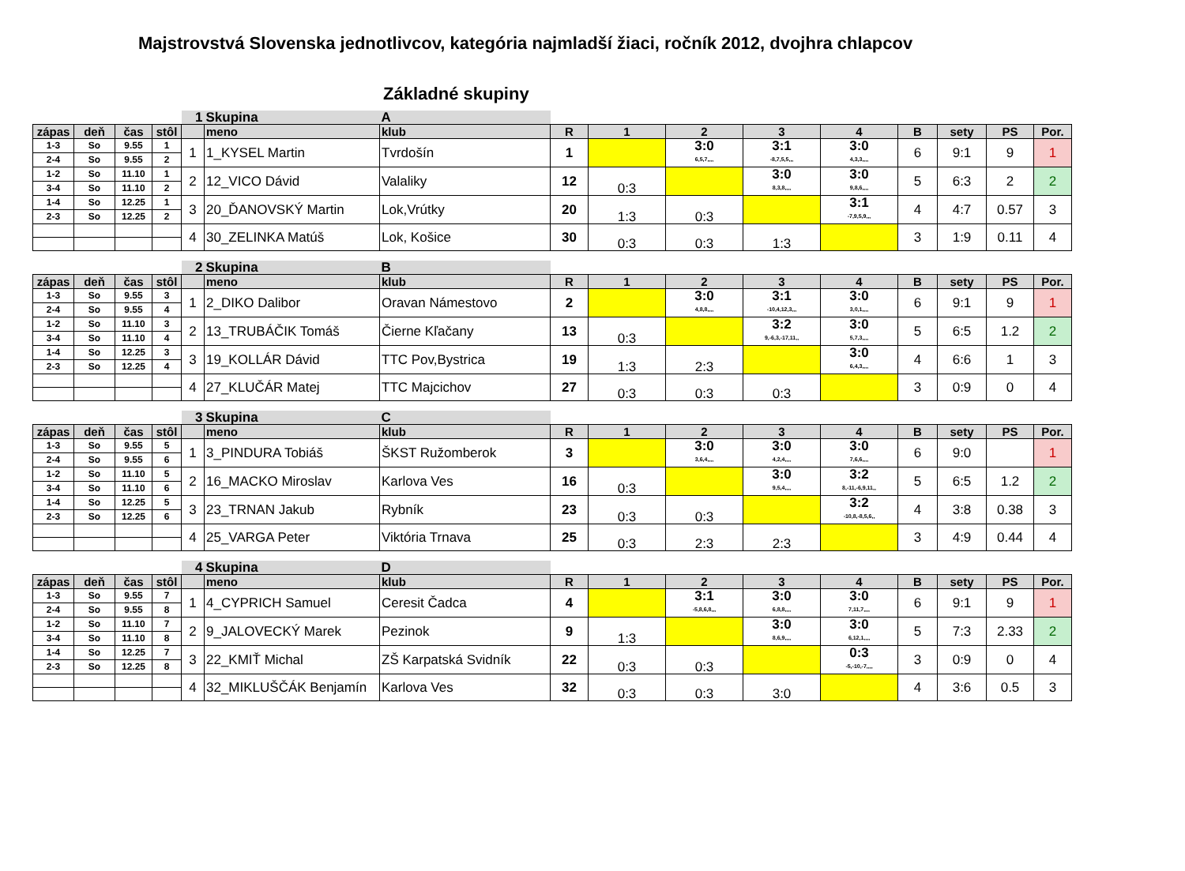Majstrovstvá Slovenska jednotlivcov, kategória najmladší žiaci, ročník 2012, dvojhra chlapcov
Základné skupiny
| | | | | 1 | Skupina | A | | | | | | | | | |
| zápas | deň | čas | stôl | | meno | klub | R | 1 | 2 | 3 | 4 | B | sety | PS | Por. |
| 1-3 | So | 9.55 | 1 | 1 | 1_KYSEL Martin | Tvrdošín | 1 | | 3:0 6,5,7,,,, | 3:1 -8,7,5,5,,, | 3:0 4,3,3,,,, | 6 | 9:1 | 9 | 1 |
| 2-4 | So | 9.55 | 2 | | | | | | | | | | | | |
| 1-2 | So | 11.10 | 1 | 2 | 12_VICO Dávid | Valaliky | 12 | 0:3 | | 3:0 8,3,8,,,, | 3:0 9,8,6,,,, | 5 | 6:3 | 2 | 2 |
| 3-4 | So | 11.10 | 2 | | | | | | | | | | | | |
| 1-4 | So | 12.25 | 1 | 3 | 20_ĎANOVSKÝ Martin | Lok,Vrútky | 20 | 1:3 | 0:3 | | 3:1 -7,9,5,9,,, | 4 | 4:7 | 0.57 | 3 |
| 2-3 | So | 12.25 | 2 | | | | | | | | | | | | |
| | | | | 4 | 30_ZELINKA Matúš | Lok, Košice | 30 | 0:3 | 0:3 | 1:3 | | 3 | 1:9 | 0.11 | 4 |
| | | | | 2 | Skupina | B | | | | | | | | | |
| zápas | deň | čas | stôl | | meno | klub | R | 1 | 2 | 3 | 4 | B | sety | PS | Por. |
| 1-3 | So | 9.55 | 3 | 1 | 2_DIKO Dalibor | Oravan Námestovo | 2 | | 3:0 4,8,8,,,, | 3:1 -10,4,12,3,,, | 3:0 3,0,1,,,, | 6 | 9:1 | 9 | 1 |
| 2-4 | So | 9.55 | 4 | | | | | | | | | | | | |
| 1-2 | So | 11.10 | 3 | 2 | 13_TRUBÁČIK Tomáš | Čierne Kľačany | 13 | 0:3 | | 3:2 9,-6,3,-17,11,, | 3:0 5,7,3,,,, | 5 | 6:5 | 1.2 | 2 |
| 3-4 | So | 11.10 | 4 | | | | | | | | | | | | |
| 1-4 | So | 12.25 | 3 | 3 | 19_KOLLÁR Dávid | TTC Pov,Bystrica | 19 | 1:3 | 2:3 | | 3:0 6,4,3,,,, | 4 | 6:6 | 1 | 3 |
| 2-3 | So | 12.25 | 4 | | | | | | | | | | | | |
| | | | | 4 | 27_KLUČÁR Matej | TTC Majcichov | 27 | 0:3 | 0:3 | 0:3 | | 3 | 0:9 | 0 | 4 |
| | | | | 3 | Skupina | C | | | | | | | | | |
| zápas | deň | čas | stôl | | meno | klub | R | 1 | 2 | 3 | 4 | B | sety | PS | Por. |
| 1-3 | So | 9.55 | 5 | 1 | 3_PINDURA Tobiáš | ŠKST Ružomberok | 3 | | 3:0 3,6,4,,,, | 3:0 4,2,4,,,, | 3:0 7,6,6,,,, | 6 | 9:0 | | 1 |
| 2-4 | So | 9.55 | 6 | | | | | | | | | | | | |
| 1-2 | So | 11.10 | 5 | 2 | 16_MACKO Miroslav | Karlova Ves | 16 | 0:3 | | 3:0 9,5,4,,,, | 3:2 8,-11,-6,9,11,, | 5 | 6:5 | 1.2 | 2 |
| 3-4 | So | 11.10 | 6 | | | | | | | | | | | | |
| 1-4 | So | 12.25 | 5 | 3 | 23_TRNAN Jakub | Rybník | 23 | 0:3 | 0:3 | | 3:2 -10,8,-8,5,6,, | 4 | 3:8 | 0.38 | 3 |
| 2-3 | So | 12.25 | 6 | | | | | | | | | | | | |
| | | | | 4 | 25_VARGA Peter | Viktória Trnava | 25 | 0:3 | 2:3 | 2:3 | | 3 | 4:9 | 0.44 | 4 |
| | | | | 4 | Skupina | D | | | | | | | | | |
| zápas | deň | čas | stôl | | meno | klub | R | 1 | 2 | 3 | 4 | B | sety | PS | Por. |
| 1-3 | So | 9.55 | 7 | 1 | 4_CYPRICH Samuel | Ceresit Čadca | 4 | | 3:1 -5,8,6,8,,, | 3:0 6,8,8,,,, | 3:0 7,11,7,,,, | 6 | 9:1 | 9 | 1 |
| 2-4 | So | 9.55 | 8 | | | | | | | | | | | | |
| 1-2 | So | 11.10 | 7 | 2 | 9_JALOVECKÝ Marek | Pezinok | 9 | 1:3 | | 3:0 8,6,9,,,, | 3:0 6,12,1,,,, | 5 | 7:3 | 2.33 | 2 |
| 3-4 | So | 11.10 | 8 | | | | | | | | | | | | |
| 1-4 | So | 12.25 | 7 | 3 | 22_KMIŤ Michal | ZŠ Karpatská Svidník | 22 | 0:3 | 0:3 | | 0:3 -5,-10,-7,,,, | 3 | 0:9 | 0 | 4 |
| 2-3 | So | 12.25 | 8 | | | | | | | | | | | | |
| | | | | 4 | 32_MIKLUŠČÁK Benjamín | Karlova Ves | 32 | 0:3 | 0:3 | 3:0 | | 4 | 3:6 | 0.5 | 3 |